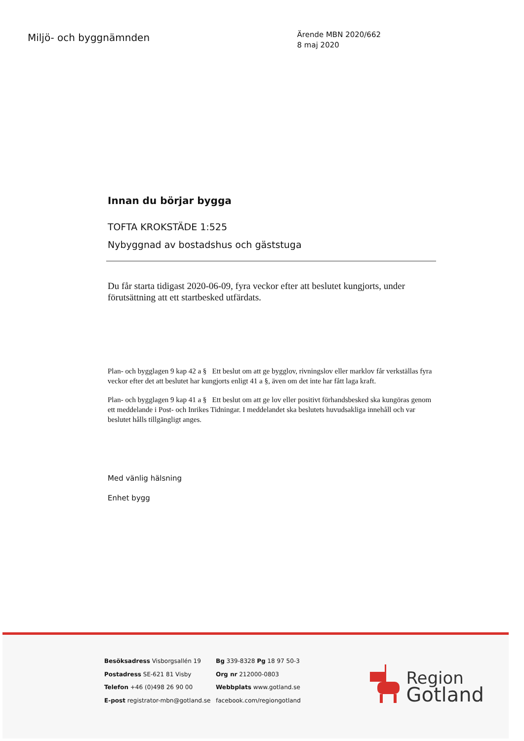Miljö- och byggnämnden
Ärende MBN 2020/662
8 maj 2020
Innan du börjar bygga
TOFTA KROKSTÄDE 1:525
Nybyggnad av bostadshus och gäststuga
Du får starta tidigast 2020-06-09, fyra veckor efter att beslutet kungjorts, under förutsättning att ett startbesked utfärdats.
Plan- och bygglagen 9 kap 42 a § Ett beslut om att ge bygglov, rivningslov eller marklov får verkställas fyra veckor efter det att beslutet har kungjorts enligt 41 a §, även om det inte har fått laga kraft.
Plan- och bygglagen 9 kap 41 a § Ett beslut om att ge lov eller positivt förhandsbesked ska kungöras genom ett meddelande i Post- och Inrikes Tidningar. I meddelandet ska beslutets huvudsakliga innehåll och var beslutet hålls tillgängligt anges.
Med vänlig hälsning
Enhet bygg
Besöksadress Visborgsallén 19
Postadress SE-621 81 Visby
Telefon +46 (0)498 26 90 00
E-post registrator-mbn@gotland.se
Bg 339-8328 Pg 18 97 50-3
Org nr 212000-0803
Webbplats www.gotland.se
facebook.com/regiongotland
Region
Gotland